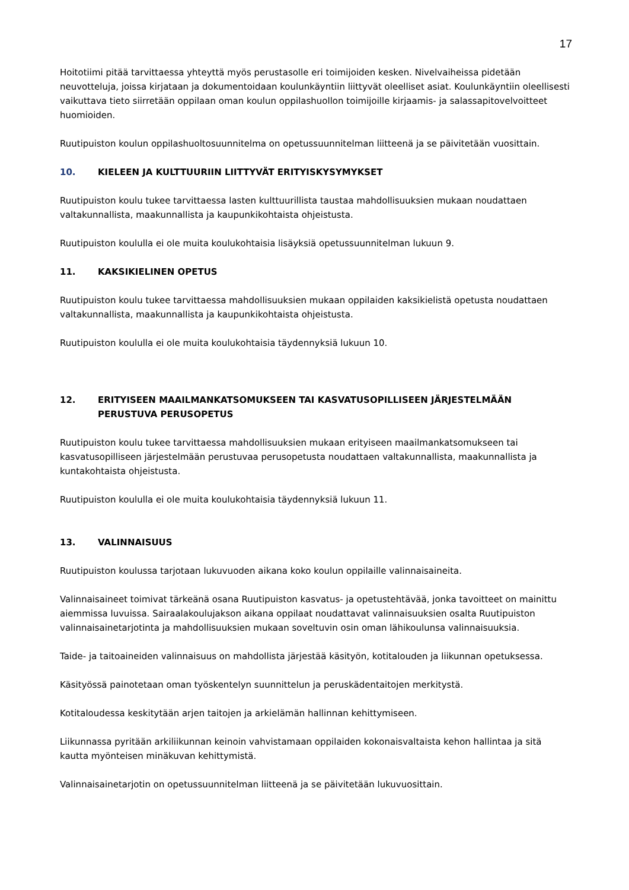17
Hoitotiimi pitää tarvittaessa yhteyttä myös perustasolle eri toimijoiden kesken. Nivelvaiheissa pidetään neuvotteluja, joissa kirjataan ja dokumentoidaan koulunkäyntiin liittyvät oleelliset asiat. Koulunkäyntiin oleellisesti vaikuttava tieto siirretään oppilaan oman koulun oppilashuollon toimijoille kirjaamis- ja salassapitovelvoitteet huomioiden.
Ruutipuiston koulun oppilashuoltosuunnitelma on opetussuunnitelman liitteenä ja se päivitetään vuosittain.
10. KIELEEN JA KULTTUURIIN LIITTYVÄT ERITYISKYSYMYKSET
Ruutipuiston koulu tukee tarvittaessa lasten kulttuurillista taustaa mahdollisuuksien mukaan noudattaen valtakunnallista, maakunnallista ja kaupunkikohtaista ohjeistusta.
Ruutipuiston koululla ei ole muita koulukohtaisia lisäyksiä opetussuunnitelman lukuun 9.
11. KAKSIKIELINEN OPETUS
Ruutipuiston koulu tukee tarvittaessa mahdollisuuksien mukaan oppilaiden kaksikielistä opetusta noudattaen valtakunnallista, maakunnallista ja kaupunkikohtaista ohjeistusta.
Ruutipuiston koululla ei ole muita koulukohtaisia täydennyksiä lukuun 10.
12. ERITYISEEN MAAILMANKATSOMUKSEEN TAI KASVATUSOPILLISEEN JÄRJESTELMÄÄN PERUSTUVA PERUSOPETUS
Ruutipuiston koulu tukee tarvittaessa mahdollisuuksien mukaan erityiseen maailmankatsomukseen tai kasvatusopilliseen järjestelmään perustuvaa perusopetusta noudattaen valtakunnallista, maakunnallista ja kuntakohtaista ohjeistusta.
Ruutipuiston koululla ei ole muita koulukohtaisia täydennyksiä lukuun 11.
13. VALINNAISUUS
Ruutipuiston koulussa tarjotaan lukuvuoden aikana koko koulun oppilaille valinnaisaineita.
Valinnaisaineet toimivat tärkeänä osana Ruutipuiston kasvatus- ja opetustehtävää, jonka tavoitteet on mainittu aiemmissa luvuissa. Sairaalakoulujakson aikana oppilaat noudattavat valinnaisuuksien osalta Ruutipuiston valinnaisainetarjotinta ja mahdollisuuksien mukaan soveltuvin osin oman lähikoulunsa valinnaisuuksia.
Taide- ja taitoaineiden valinnaisuus on mahdollista järjestää käsityön, kotitalouden ja liikunnan opetuksessa.
Käsityössä painotetaan oman työskentelyn suunnittelun ja peruskädentaitojen merkitystä.
Kotitaloudessa keskitytään arjen taitojen ja arkielämän hallinnan kehittymiseen.
Liikunnassa pyritään arkiliikunnan keinoin vahvistamaan oppilaiden kokonaisvaltaista kehon hallintaa ja sitä kautta myönteisen minäkuvan kehittymistä.
Valinnaisainetarjotin on opetussuunnitelman liitteenä ja se päivitetään lukuvuosittain.